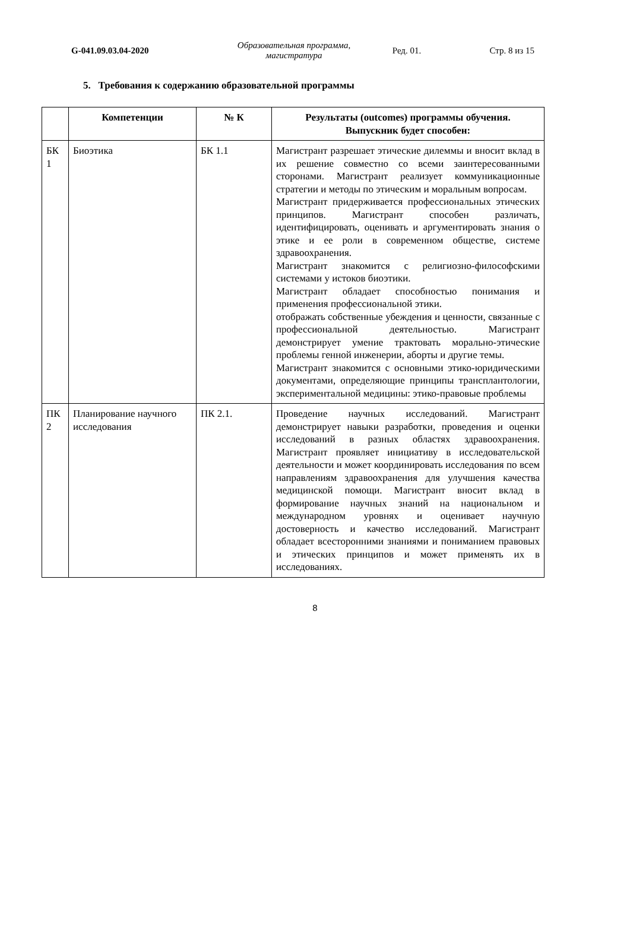G-041.09.03.04-2020
Образовательная программа, магистратура
Ред. 01. Стр. 8 из 15
5. Требования к содержанию образовательной программы
| | Компетенции | № К | Результаты (outcomes) программы обучения. Выпускник будет способен: |
| --- | --- | --- | --- |
| БК 1 | Биоэтика | БК 1.1 | Магистрант разрешает этические дилеммы и вносит вклад в их решение совместно со всеми заинтересованными сторонами. Магистрант реализует коммуникационные стратегии и методы по этическим и моральным вопросам. Магистрант придерживается профессиональных этических принципов. Магистрант способен различать, идентифицировать, оценивать и аргументировать знания о этике и ее роли в современном обществе, системе здравоохранения. Магистрант знакомится с религиозно-философскими системами у истоков биоэтики. Магистрант обладает способностью понимания и применения профессиональной этики. отображать собственные убеждения и ценности, связанные с профессиональной деятельностью. Магистрант демонстрирует умение трактовать морально-этические проблемы генной инженерии, аборты и другие темы. Магистрант знакомится с основными этико-юридическими документами, определяющие принципы трансплантологии, экспериментальной медицины: этико-правовые проблемы |
| ПК 2 | Планирование научного исследования | ПК 2.1. | Проведение научных исследований. Магистрант демонстрирует навыки разработки, проведения и оценки исследований в разных областях здравоохранения. Магистрант проявляет инициативу в исследовательской деятельности и может координировать исследования по всем направлениям здравоохранения для улучшения качества медицинской помощи. Магистрант вносит вклад в формирование научных знаний на национальном и международном уровнях и оценивает научную достоверность и качество исследований. Магистрант обладает всесторонними знаниями и пониманием правовых и этических принципов и может применять их в исследованиях. |
8